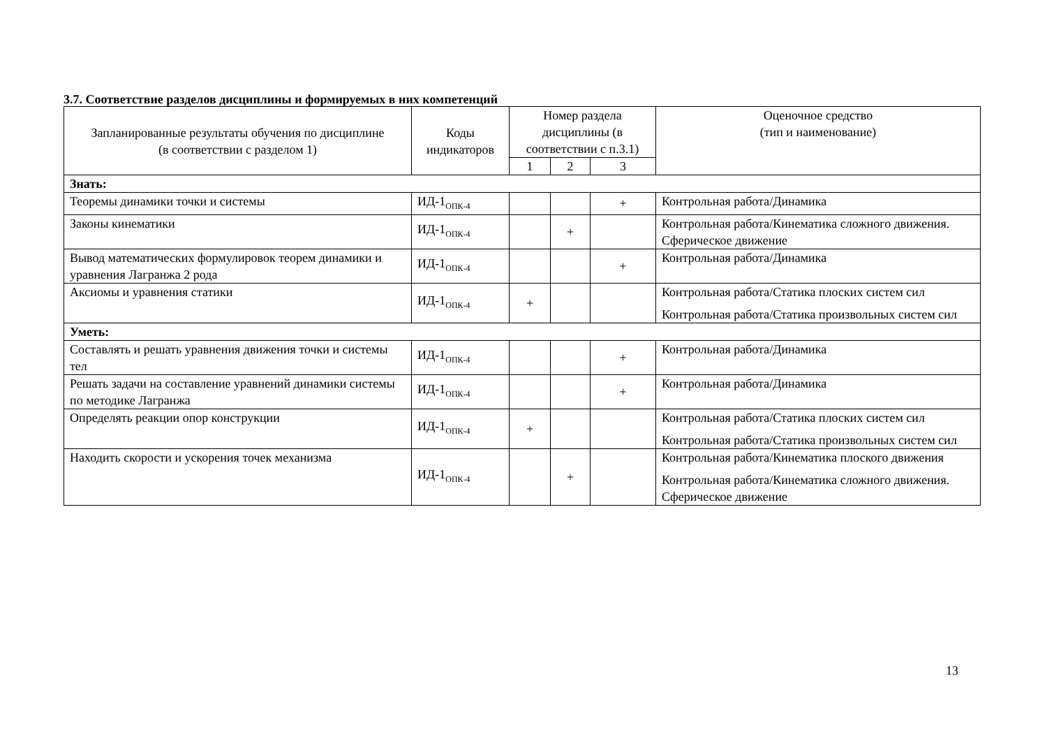3.7. Соответствие разделов дисциплины и формируемых в них компетенций
| Запланированные результаты обучения по дисциплине (в соответствии с разделом 1) | Коды индикаторов | Номер раздела дисциплины (в соответствии с п.3.1) | | | Оценочное средство (тип и наименование) |
| --- | --- | --- | --- | --- | --- |
| | | 1 | 2 | 3 | |
| Знать: | | | | | |
| Теоремы динамики точки и системы | ИД-1<sub>ОПК-4</sub> | | | + | Контрольная работа/Динамика |
| Законы кинематики | ИД-1<sub>ОПК-4</sub> | | + | | Контрольная работа/Кинематика сложного движения. Сферическое движение |
| Вывод математических формулировок теорем динамики и уравнения Лагранжа 2 рода | ИД-1<sub>ОПК-4</sub> | | | + | Контрольная работа/Динамика |
| Аксиомы и уравнения статики | ИД-1<sub>ОПК-4</sub> | + | | | Контрольная работа/Статика плоских систем сил Контрольная работа/Статика произвольных систем сил |
| Уметь: | | | | | |
| Составлять и решать уравнения движения точки и системы тел | ИД-1<sub>ОПК-4</sub> | | | + | Контрольная работа/Динамика |
| Решать задачи на составление уравнений динамики системы по методике Лагранжа | ИД-1<sub>ОПК-4</sub> | | | + | Контрольная работа/Динамика |
| Определять реакции опор конструкции | ИД-1<sub>ОПК-4</sub> | + | | | Контрольная работа/Статика плоских систем сил Контрольная работа/Статика произвольных систем сил |
| Находить скорости и ускорения точек механизма | ИД-1<sub>ОПК-4</sub> | | + | | Контрольная работа/Кинематика плоского движения Контрольная работа/Кинематика сложного движения. Сферическое движение |
13